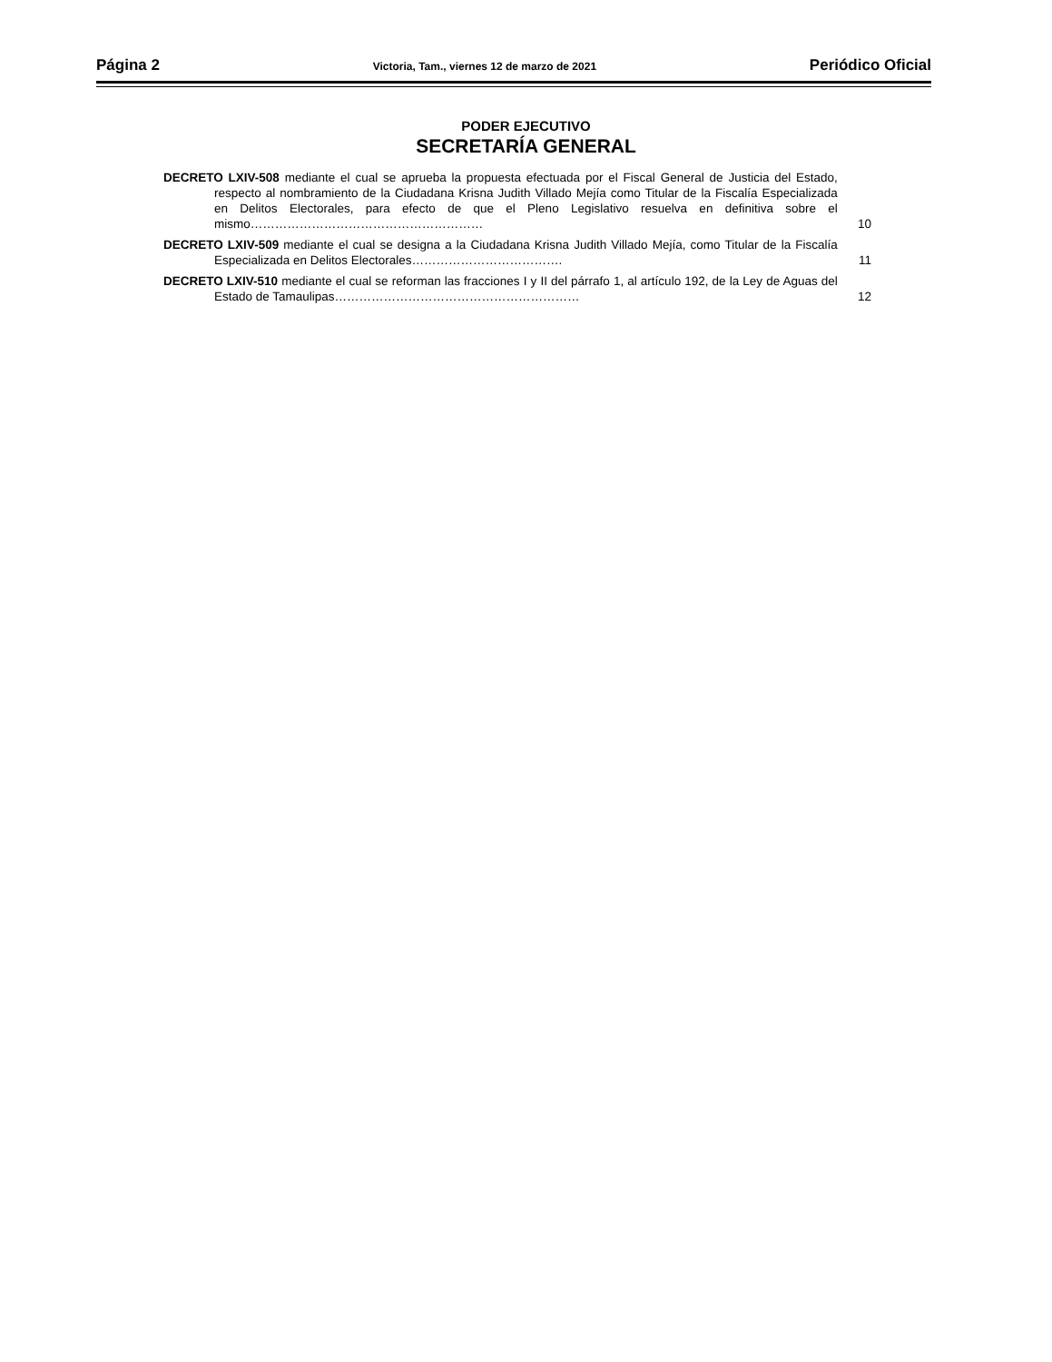Página 2 Victoria, Tam., viernes 12 de marzo de 2021 Periódico Oficial
PODER EJECUTIVO
SECRETARÍA GENERAL
DECRETO LXIV-508 mediante el cual se aprueba la propuesta efectuada por el Fiscal General de Justicia del Estado, respecto al nombramiento de la Ciudadana Krisna Judith Villado Mejía como Titular de la Fiscalía Especializada en Delitos Electorales, para efecto de que el Pleno Legislativo resuelva en definitiva sobre el mismo…………………………………………………
10
DECRETO LXIV-509 mediante el cual se designa a la Ciudadana Krisna Judith Villado Mejía, como Titular de la Fiscalía Especializada en Delitos Electorales……………………………….
11
DECRETO LXIV-510 mediante el cual se reforman las fracciones I y II del párrafo 1, al artículo 192, de la Ley de Aguas del Estado de Tamaulipas……………………………………………………
12